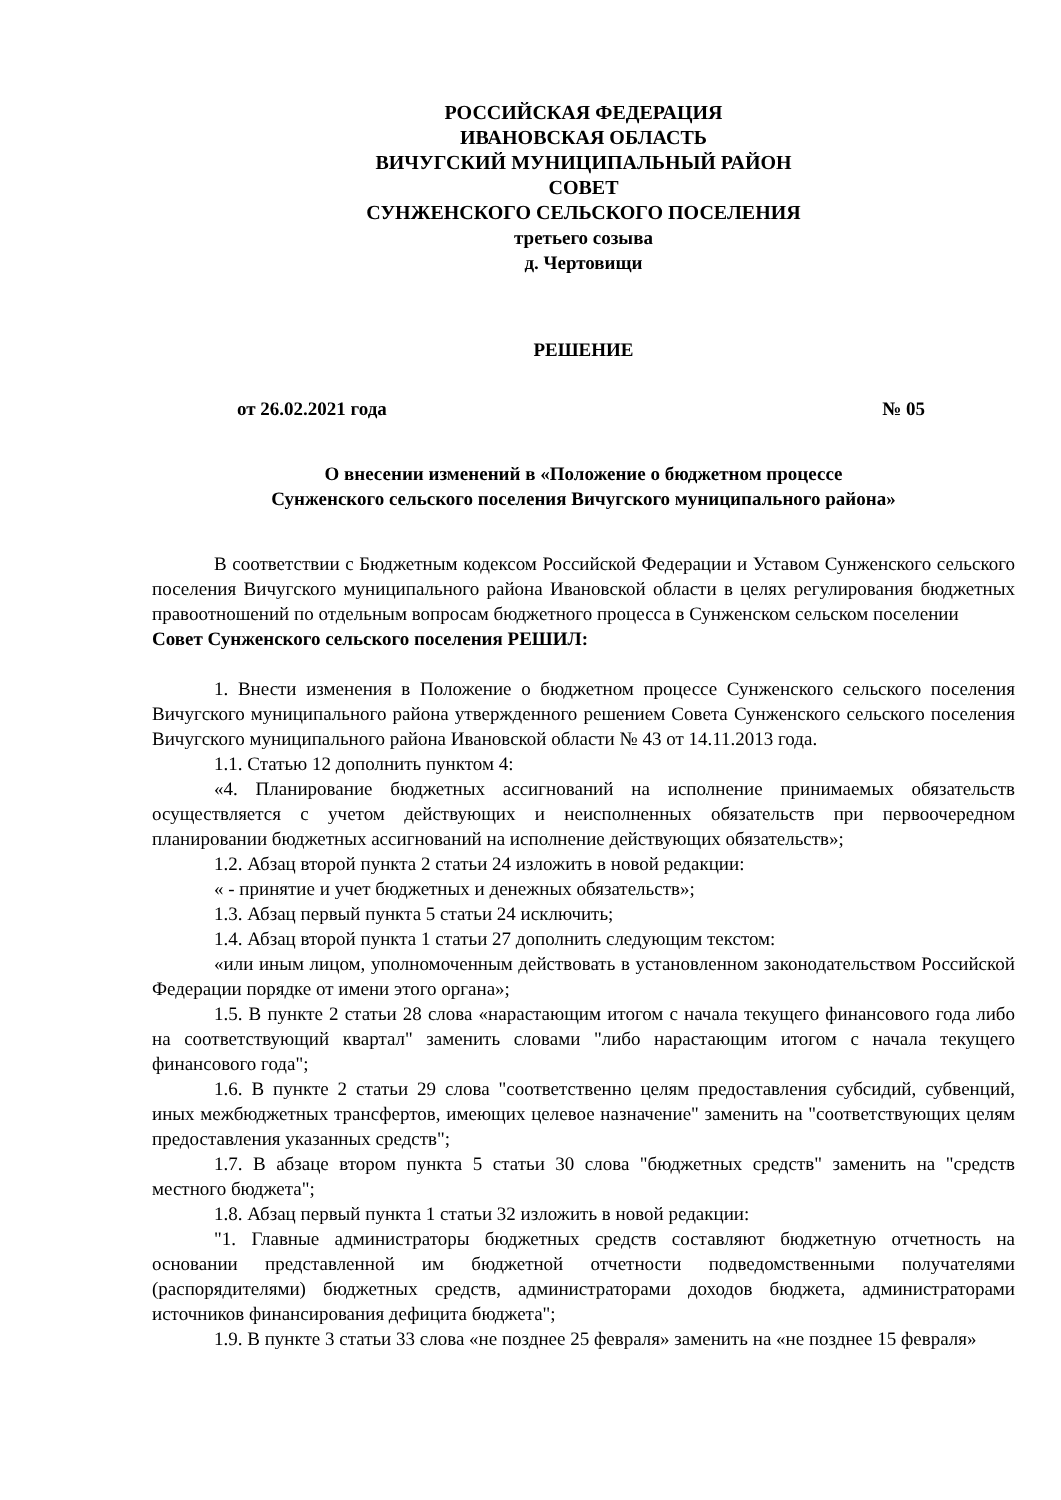РОССИЙСКАЯ ФЕДЕРАЦИЯ
ИВАНОВСКАЯ ОБЛАСТЬ
ВИЧУГСКИЙ МУНИЦИПАЛЬНЫЙ РАЙОН
СОВЕТ
СУНЖЕНСКОГО СЕЛЬСКОГО ПОСЕЛЕНИЯ
третьего созыва
д. Чертовищи
РЕШЕНИЕ
от 26.02.2021 года № 05
О внесении изменений в «Положение о бюджетном процессе
Сунженского сельского поселения Вичугского муниципального района»
В соответствии с Бюджетным кодексом Российской Федерации и Уставом Сунженского сельского поселения Вичугского муниципального района Ивановской области в целях регулирования бюджетных правоотношений по отдельным вопросам бюджетного процесса в Сунженском сельском поселении
Совет Сунженского сельского поселения РЕШИЛ:
1. Внести изменения в Положение о бюджетном процессе Сунженского сельского поселения Вичугского муниципального района утвержденного решением Совета Сунженского сельского поселения Вичугского муниципального района Ивановской области № 43 от 14.11.2013 года.
1.1. Статью 12 дополнить пунктом 4:
«4. Планирование бюджетных ассигнований на исполнение принимаемых обязательств осуществляется с учетом действующих и неисполненных обязательств при первоочередном планировании бюджетных ассигнований на исполнение действующих обязательств»;
1.2. Абзац второй пункта 2 статьи 24 изложить в новой редакции:
« - принятие и учет бюджетных и денежных обязательств»;
1.3. Абзац первый пункта 5 статьи 24 исключить;
1.4. Абзац второй пункта 1 статьи 27 дополнить следующим текстом:
«или иным лицом, уполномоченным действовать в установленном законодательством Российской Федерации порядке от имени этого органа»;
1.5. В пункте 2 статьи 28 слова «нарастающим итогом с начала текущего финансового года либо на соответствующий квартал" заменить словами "либо нарастающим итогом с начала текущего финансового года";
1.6. В пункте 2 статьи 29 слова "соответственно целям предоставления субсидий, субвенций, иных межбюджетных трансфертов, имеющих целевое назначение" заменить на "соответствующих целям предоставления указанных средств";
1.7. В абзаце втором пункта 5 статьи 30 слова "бюджетных средств" заменить на "средств местного бюджета";
1.8. Абзац первый пункта 1 статьи 32 изложить в новой редакции:
"1. Главные администраторы бюджетных средств составляют бюджетную отчетность на основании представленной им бюджетной отчетности подведомственными получателями (распорядителями) бюджетных средств, администраторами доходов бюджета, администраторами источников финансирования дефицита бюджета";
1.9. В пункте 3 статьи 33 слова «не позднее 25 февраля» заменить на «не позднее 15 февраля»